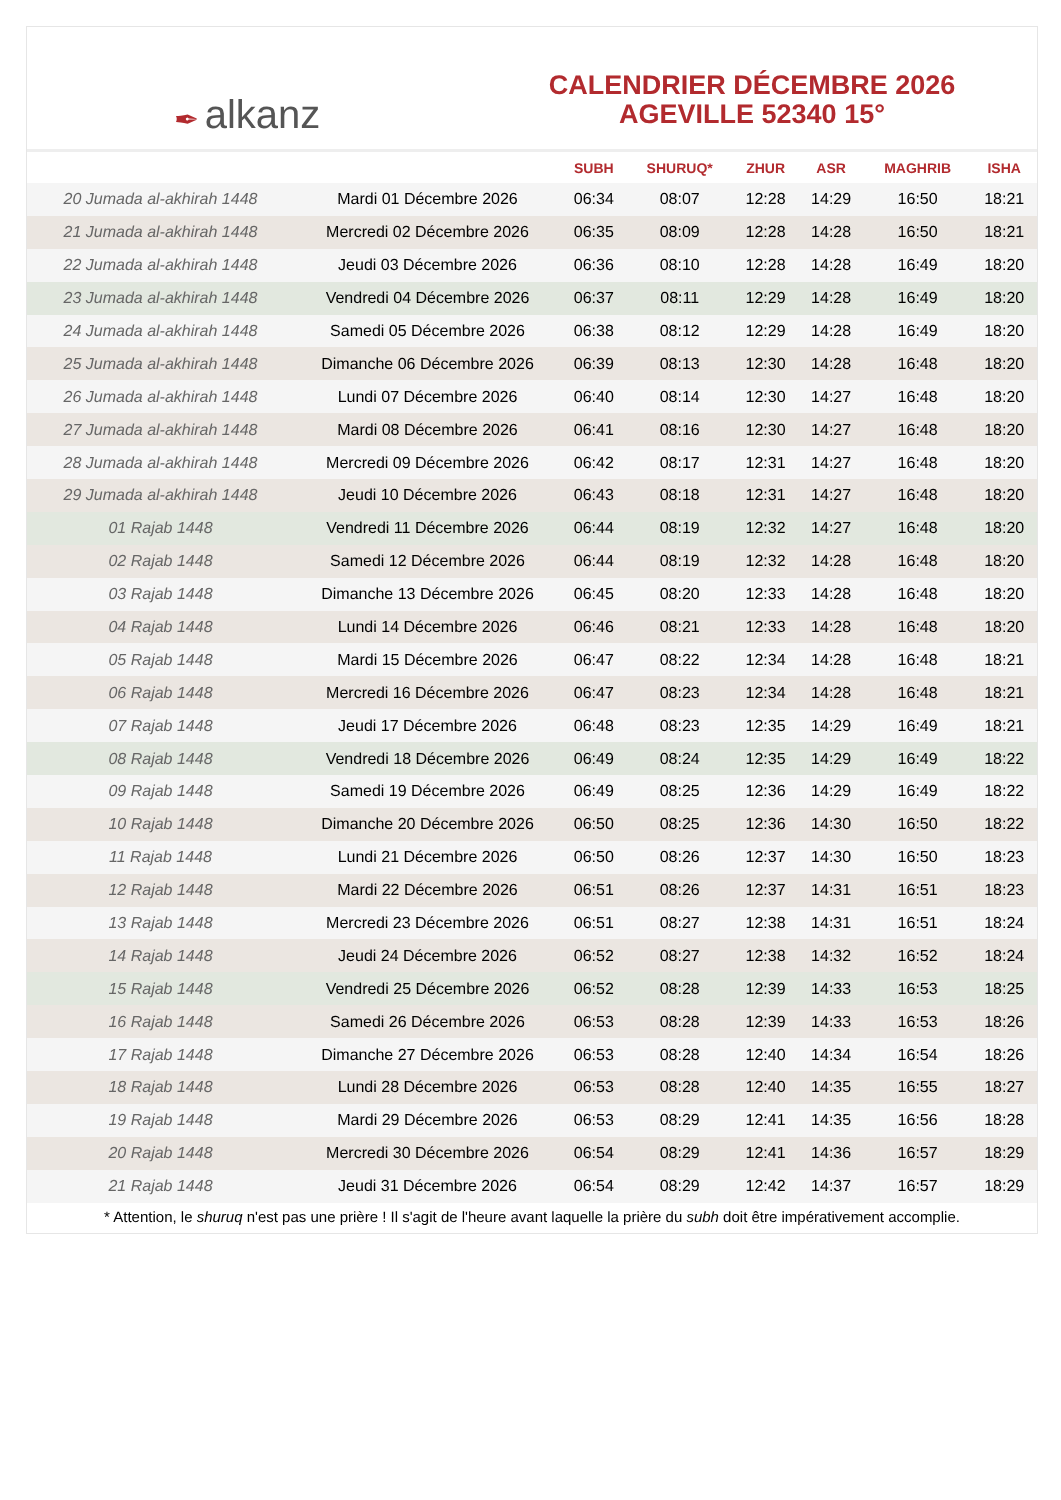✒ alkanz
CALENDRIER DÉCEMBRE 2026
AGEVILLE 52340 15°
| | | SUBH | SHURUQ* | ZHUR | ASR | MAGHRIB | ISHA |
| --- | --- | --- | --- | --- | --- | --- | --- |
| 20 Jumada al-akhirah 1448 | Mardi 01 Décembre 2026 | 06:34 | 08:07 | 12:28 | 14:29 | 16:50 | 18:21 |
| 21 Jumada al-akhirah 1448 | Mercredi 02 Décembre 2026 | 06:35 | 08:09 | 12:28 | 14:28 | 16:50 | 18:21 |
| 22 Jumada al-akhirah 1448 | Jeudi 03 Décembre 2026 | 06:36 | 08:10 | 12:28 | 14:28 | 16:49 | 18:20 |
| 23 Jumada al-akhirah 1448 | Vendredi 04 Décembre 2026 | 06:37 | 08:11 | 12:29 | 14:28 | 16:49 | 18:20 |
| 24 Jumada al-akhirah 1448 | Samedi 05 Décembre 2026 | 06:38 | 08:12 | 12:29 | 14:28 | 16:49 | 18:20 |
| 25 Jumada al-akhirah 1448 | Dimanche 06 Décembre 2026 | 06:39 | 08:13 | 12:30 | 14:28 | 16:48 | 18:20 |
| 26 Jumada al-akhirah 1448 | Lundi 07 Décembre 2026 | 06:40 | 08:14 | 12:30 | 14:27 | 16:48 | 18:20 |
| 27 Jumada al-akhirah 1448 | Mardi 08 Décembre 2026 | 06:41 | 08:16 | 12:30 | 14:27 | 16:48 | 18:20 |
| 28 Jumada al-akhirah 1448 | Mercredi 09 Décembre 2026 | 06:42 | 08:17 | 12:31 | 14:27 | 16:48 | 18:20 |
| 29 Jumada al-akhirah 1448 | Jeudi 10 Décembre 2026 | 06:43 | 08:18 | 12:31 | 14:27 | 16:48 | 18:20 |
| 01 Rajab 1448 | Vendredi 11 Décembre 2026 | 06:44 | 08:19 | 12:32 | 14:27 | 16:48 | 18:20 |
| 02 Rajab 1448 | Samedi 12 Décembre 2026 | 06:44 | 08:19 | 12:32 | 14:28 | 16:48 | 18:20 |
| 03 Rajab 1448 | Dimanche 13 Décembre 2026 | 06:45 | 08:20 | 12:33 | 14:28 | 16:48 | 18:20 |
| 04 Rajab 1448 | Lundi 14 Décembre 2026 | 06:46 | 08:21 | 12:33 | 14:28 | 16:48 | 18:20 |
| 05 Rajab 1448 | Mardi 15 Décembre 2026 | 06:47 | 08:22 | 12:34 | 14:28 | 16:48 | 18:21 |
| 06 Rajab 1448 | Mercredi 16 Décembre 2026 | 06:47 | 08:23 | 12:34 | 14:28 | 16:48 | 18:21 |
| 07 Rajab 1448 | Jeudi 17 Décembre 2026 | 06:48 | 08:23 | 12:35 | 14:29 | 16:49 | 18:21 |
| 08 Rajab 1448 | Vendredi 18 Décembre 2026 | 06:49 | 08:24 | 12:35 | 14:29 | 16:49 | 18:22 |
| 09 Rajab 1448 | Samedi 19 Décembre 2026 | 06:49 | 08:25 | 12:36 | 14:29 | 16:49 | 18:22 |
| 10 Rajab 1448 | Dimanche 20 Décembre 2026 | 06:50 | 08:25 | 12:36 | 14:30 | 16:50 | 18:22 |
| 11 Rajab 1448 | Lundi 21 Décembre 2026 | 06:50 | 08:26 | 12:37 | 14:30 | 16:50 | 18:23 |
| 12 Rajab 1448 | Mardi 22 Décembre 2026 | 06:51 | 08:26 | 12:37 | 14:31 | 16:51 | 18:23 |
| 13 Rajab 1448 | Mercredi 23 Décembre 2026 | 06:51 | 08:27 | 12:38 | 14:31 | 16:51 | 18:24 |
| 14 Rajab 1448 | Jeudi 24 Décembre 2026 | 06:52 | 08:27 | 12:38 | 14:32 | 16:52 | 18:24 |
| 15 Rajab 1448 | Vendredi 25 Décembre 2026 | 06:52 | 08:28 | 12:39 | 14:33 | 16:53 | 18:25 |
| 16 Rajab 1448 | Samedi 26 Décembre 2026 | 06:53 | 08:28 | 12:39 | 14:33 | 16:53 | 18:26 |
| 17 Rajab 1448 | Dimanche 27 Décembre 2026 | 06:53 | 08:28 | 12:40 | 14:34 | 16:54 | 18:26 |
| 18 Rajab 1448 | Lundi 28 Décembre 2026 | 06:53 | 08:28 | 12:40 | 14:35 | 16:55 | 18:27 |
| 19 Rajab 1448 | Mardi 29 Décembre 2026 | 06:53 | 08:29 | 12:41 | 14:35 | 16:56 | 18:28 |
| 20 Rajab 1448 | Mercredi 30 Décembre 2026 | 06:54 | 08:29 | 12:41 | 14:36 | 16:57 | 18:29 |
| 21 Rajab 1448 | Jeudi 31 Décembre 2026 | 06:54 | 08:29 | 12:42 | 14:37 | 16:57 | 18:29 |
* Attention, le shuruq n'est pas une prière ! Il s'agit de l'heure avant laquelle la prière du subh doit être impérativement accomplie.